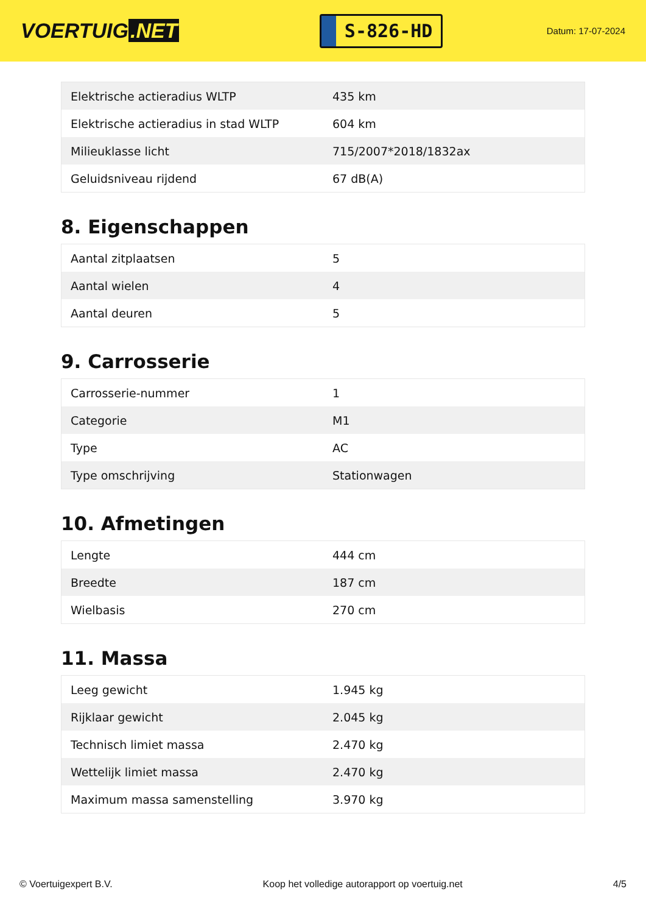VOERTUIG.NET
S-826-HD
Datum: 17-07-2024
| Elektrische actieradius WLTP | 435 km |
| Elektrische actieradius in stad WLTP | 604 km |
| Milieuklasse licht | 715/2007*2018/1832ax |
| Geluidsniveau rijdend | 67 dB(A) |
8. Eigenschappen
| Aantal zitplaatsen | 5 |
| Aantal wielen | 4 |
| Aantal deuren | 5 |
9. Carrosserie
| Carrosserie-nummer | 1 |
| Categorie | M1 |
| Type | AC |
| Type omschrijving | Stationwagen |
10. Afmetingen
| Lengte | 444 cm |
| Breedte | 187 cm |
| Wielbasis | 270 cm |
11. Massa
| Leeg gewicht | 1.945 kg |
| Rijklaar gewicht | 2.045 kg |
| Technisch limiet massa | 2.470 kg |
| Wettelijk limiet massa | 2.470 kg |
| Maximum massa samenstelling | 3.970 kg |
© Voertuigexpert B.V. Koop het volledige autorapport op voertuig.net 4/5